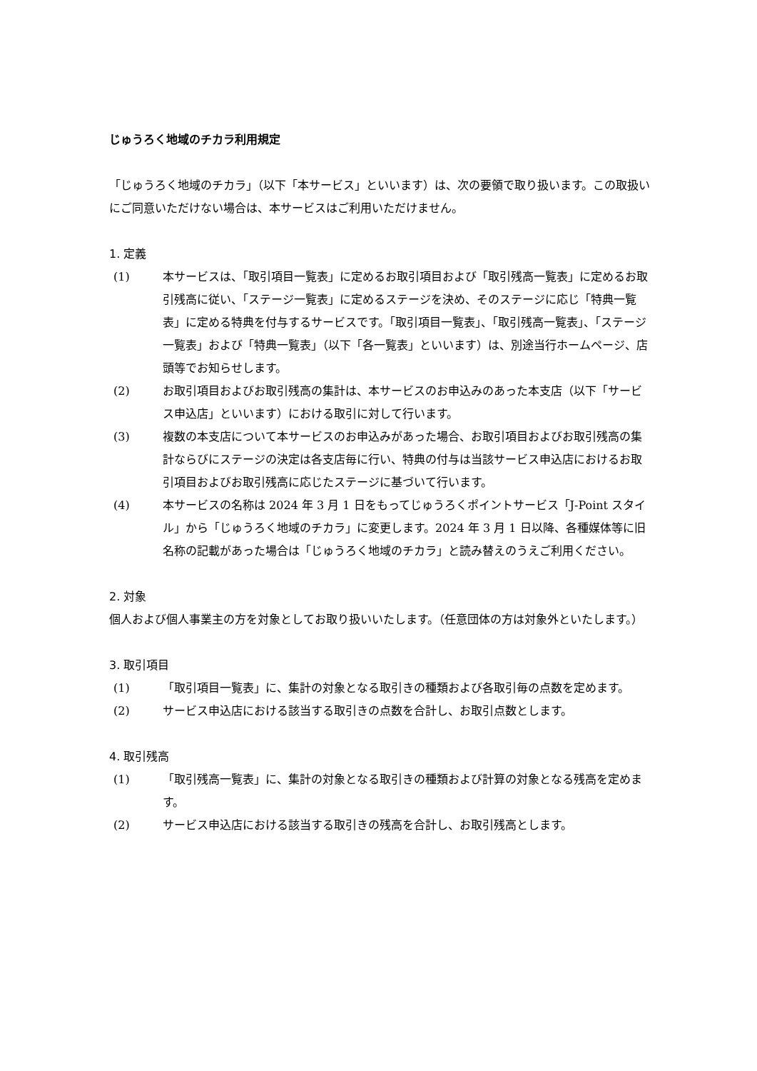じゅうろく地域のチカラ利用規定
「じゅうろく地域のチカラ」（以下「本サービス」といいます）は、次の要領で取り扱います。この取扱いにご同意いただけない場合は、本サービスはご利用いただけません。
1. 定義
(1) 本サービスは、「取引項目一覧表」に定めるお取引項目および「取引残高一覧表」に定めるお取引残高に従い、「ステージ一覧表」に定めるステージを決め、そのステージに応じ「特典一覧表」に定める特典を付与するサービスです。「取引項目一覧表」、「取引残高一覧表」、「ステージ一覧表」および「特典一覧表」（以下「各一覧表」といいます）は、別途当行ホームページ、店頭等でお知らせします。
(2) お取引項目およびお取引残高の集計は、本サービスのお申込みのあった本支店（以下「サービス申込店」といいます）における取引に対して行います。
(3) 複数の本支店について本サービスのお申込みがあった場合、お取引項目およびお取引残高の集計ならびにステージの決定は各支店毎に行い、特典の付与は当該サービス申込店におけるお取引項目およびお取引残高に応じたステージに基づいて行います。
(4) 本サービスの名称は 2024 年 3 月 1 日をもってじゅうろくポイントサービス「J-Point スタイル」から「じゅうろく地域のチカラ」に変更します。2024 年 3 月 1 日以降、各種媒体等に旧名称の記載があった場合は「じゅうろく地域のチカラ」と読み替えのうえご利用ください。
2. 対象
個人および個人事業主の方を対象としてお取り扱いいたします。（任意団体の方は対象外といたします。）
3. 取引項目
(1) 「取引項目一覧表」に、集計の対象となる取引きの種類および各取引毎の点数を定めます。
(2) サービス申込店における該当する取引きの点数を合計し、お取引点数とします。
4. 取引残高
(1) 「取引残高一覧表」に、集計の対象となる取引きの種類および計算の対象となる残高を定めます。
(2) サービス申込店における該当する取引きの残高を合計し、お取引残高とします。